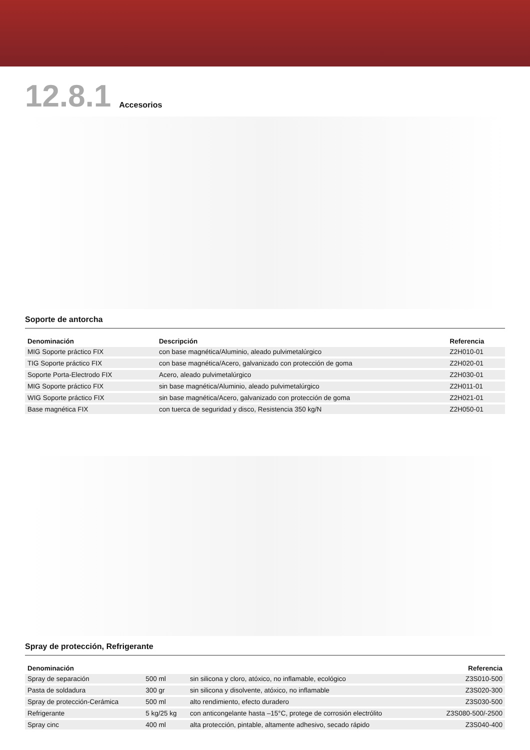12.8.1 Accesorios
Soporte de antorcha
| Denominación | Descripción | Referencia |
| --- | --- | --- |
| MIG Soporte práctico FIX | con base magnética/Aluminio, aleado pulvimetalúrgico | Z2H010-01 |
| TIG Soporte práctico FIX | con base magnética/Acero, galvanizado con protección de goma | Z2H020-01 |
| Soporte Porta-Electrodo FIX | Acero, aleado pulvimetalúrgico | Z2H030-01 |
| MIG Soporte práctico FIX | sin base magnética/Aluminio, aleado pulvimetalúrgico | Z2H011-01 |
| WIG Soporte práctico FIX | sin base magnética/Acero, galvanizado con protección de goma | Z2H021-01 |
| Base magnética FIX | con tuerca de seguridad y disco, Resistencia 350 kg/N | Z2H050-01 |
Spray de protección, Refrigerante
| Denominación | | | Referencia |
| --- | --- | --- | --- |
| Spray de separación | 500 ml | sin silicona y cloro, atóxico, no inflamable, ecológico | Z3S010-500 |
| Pasta de soldadura | 300 gr | sin silicona y disolvente, atóxico, no inflamable | Z3S020-300 |
| Spray de protección-Cerámica | 500 ml | alto rendimiento, efecto duradero | Z3S030-500 |
| Refrigerante | 5 kg/25 kg | con anticongelante hasta –15°C, protege de corrosión electrólito | Z3S080-500/-2500 |
| Spray cinc | 400 ml | alta protección, pintable, altamente adhesivo, secado rápido | Z3S040-400 |